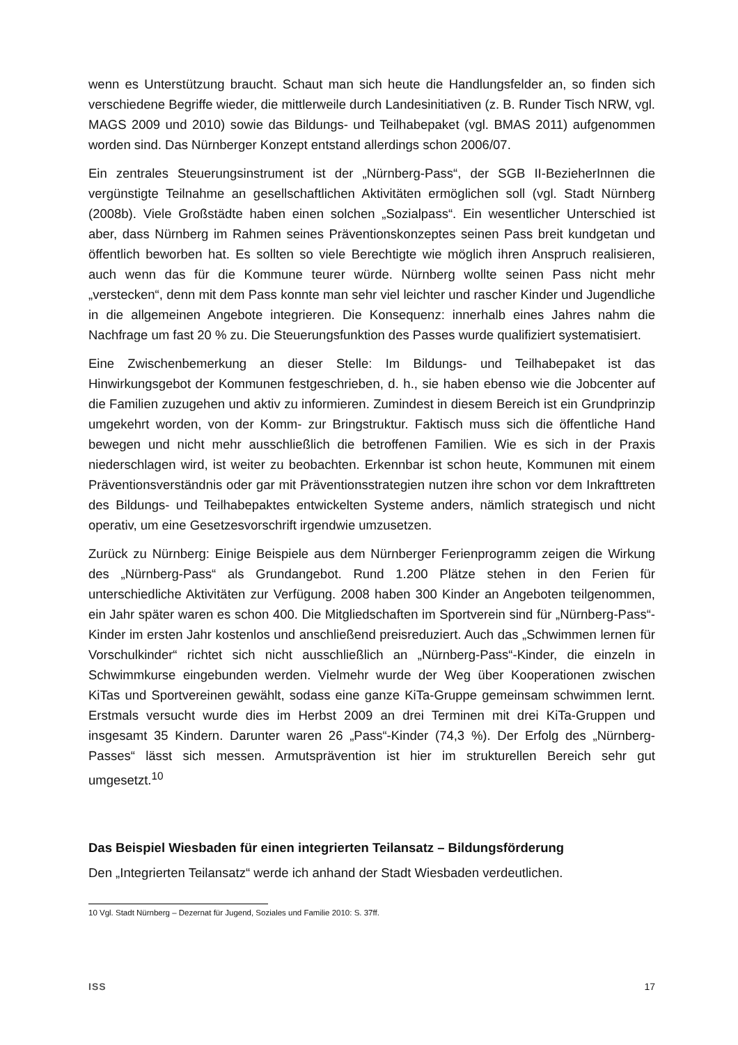wenn es Unterstützung braucht. Schaut man sich heute die Handlungsfelder an, so finden sich verschiedene Begriffe wieder, die mittlerweile durch Landesinitiativen (z. B. Runder Tisch NRW, vgl. MAGS 2009 und 2010) sowie das Bildungs- und Teilhabepaket (vgl. BMAS 2011) aufgenommen worden sind. Das Nürnberger Konzept entstand allerdings schon 2006/07.
Ein zentrales Steuerungsinstrument ist der „Nürnberg-Pass“, der SGB II-BezieherInnen die vergünstigte Teilnahme an gesellschaftlichen Aktivitäten ermöglichen soll (vgl. Stadt Nürnberg (2008b). Viele Großstädte haben einen solchen „Sozialpass“. Ein wesentlicher Unterschied ist aber, dass Nürnberg im Rahmen seines Präventionskonzeptes seinen Pass breit kundgetan und öffentlich beworben hat. Es sollten so viele Berechtigte wie möglich ihren Anspruch realisieren, auch wenn das für die Kommune teurer würde. Nürnberg wollte seinen Pass nicht mehr „verstecken“, denn mit dem Pass konnte man sehr viel leichter und rascher Kinder und Jugendliche in die allgemeinen Angebote integrieren. Die Konsequenz: innerhalb eines Jahres nahm die Nachfrage um fast 20 % zu. Die Steuerungsfunktion des Passes wurde qualifiziert systematisiert.
Eine Zwischenbemerkung an dieser Stelle: Im Bildungs- und Teilhabepaket ist das Hinwirkungsgebot der Kommunen festgeschrieben, d. h., sie haben ebenso wie die Jobcenter auf die Familien zuzugehen und aktiv zu informieren. Zumindest in diesem Bereich ist ein Grundprinzip umgekehrt worden, von der Komm- zur Bringstruktur. Faktisch muss sich die öffentliche Hand bewegen und nicht mehr ausschließlich die betroffenen Familien. Wie es sich in der Praxis niederschlagen wird, ist weiter zu beobachten. Erkennbar ist schon heute, Kommunen mit einem Präventionsverständnis oder gar mit Präventionsstrategien nutzen ihre schon vor dem Inkrafttreten des Bildungs- und Teilhabepaktes entwickelten Systeme anders, nämlich strategisch und nicht operativ, um eine Gesetzesvorschrift irgendwie umzusetzen.
Zurück zu Nürnberg: Einige Beispiele aus dem Nürnberger Ferienprogramm zeigen die Wirkung des „Nürnberg-Pass“ als Grundangebot. Rund 1.200 Plätze stehen in den Ferien für unterschiedliche Aktivitäten zur Verfügung. 2008 haben 300 Kinder an Angeboten teilgenommen, ein Jahr später waren es schon 400. Die Mitgliedschaften im Sportverein sind für „Nürnberg-Pass“-Kinder im ersten Jahr kostenlos und anschließend preisreduziert. Auch das „Schwimmen lernen für Vorschulkinder“ richtet sich nicht ausschließlich an „Nürnberg-Pass“-Kinder, die einzeln in Schwimmkurse eingebunden werden. Vielmehr wurde der Weg über Kooperationen zwischen KiTas und Sportvereinen gewählt, sodass eine ganze KiTa-Gruppe gemeinsam schwimmen lernt. Erstmals versucht wurde dies im Herbst 2009 an drei Terminen mit drei KiTa-Gruppen und insgesamt 35 Kindern. Darunter waren 26 „Pass“-Kinder (74,3 %). Der Erfolg des „Nürnberg-Passes“ lässt sich messen. Armutsprävention ist hier im strukturellen Bereich sehr gut umgesetzt.<sup>10</sup>
Das Beispiel Wiesbaden für einen integrierten Teilansatz – Bildungsförderung
Den „Integrierten Teilansatz“ werde ich anhand der Stadt Wiesbaden verdeutlichen.
10 Vgl. Stadt Nürnberg – Dezernat für Jugend, Soziales und Familie 2010: S. 37ff.
ISS 17